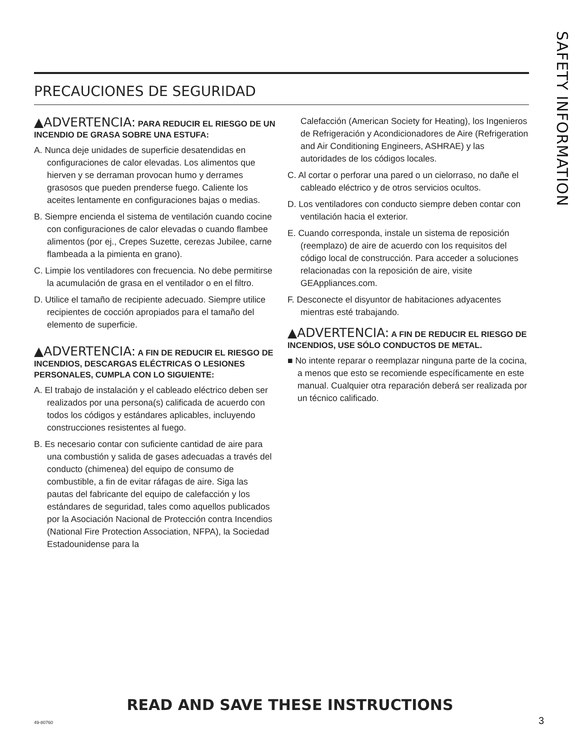SAFETY INFORMATION
PRECAUCIONES DE SEGURIDAD
▲ADVERTENCIA: PARA REDUCIR EL RIESGO DE UN INCENDIO DE GRASA SOBRE UNA ESTUFA:
A. Nunca deje unidades de superficie desatendidas en configuraciones de calor elevadas. Los alimentos que hierven y se derraman provocan humo y derrames grasosos que pueden prenderse fuego. Caliente los aceites lentamente en configuraciones bajas o medias.
B. Siempre encienda el sistema de ventilación cuando cocine con configuraciones de calor elevadas o cuando flambee alimentos (por ej., Crepes Suzette, cerezas Jubilee, carne flambeada a la pimienta en grano).
C. Limpie los ventiladores con frecuencia. No debe permitirse la acumulación de grasa en el ventilador o en el filtro.
D. Utilice el tamaño de recipiente adecuado. Siempre utilice recipientes de cocción apropiados para el tamaño del elemento de superficie.
▲ADVERTENCIA: A FIN DE REDUCIR EL RIESGO DE INCENDIOS, DESCARGAS ELÉCTRICAS O LESIONES PERSONALES, CUMPLA CON LO SIGUIENTE:
A. El trabajo de instalación y el cableado eléctrico deben ser realizados por una persona(s) calificada de acuerdo con todos los códigos y estándares aplicables, incluyendo construcciones resistentes al fuego.
B. Es necesario contar con suficiente cantidad de aire para una combustión y salida de gases adecuadas a través del conducto (chimenea) del equipo de consumo de combustible, a fin de evitar ráfagas de aire. Siga las pautas del fabricante del equipo de calefacción y los estándares de seguridad, tales como aquellos publicados por la Asociación Nacional de Protección contra Incendios (National Fire Protection Association, NFPA), la Sociedad Estadounidense para la
Calefacción (American Society for Heating), los Ingenieros de Refrigeración y Acondicionadores de Aire (Refrigeration and Air Conditioning Engineers, ASHRAE) y las autoridades de los códigos locales.
C. Al cortar o perforar una pared o un cielorraso, no dañe el cableado eléctrico y de otros servicios ocultos.
D. Los ventiladores con conducto siempre deben contar con ventilación hacia el exterior.
E. Cuando corresponda, instale un sistema de reposición (reemplazo) de aire de acuerdo con los requisitos del código local de construcción. Para acceder a soluciones relacionadas con la reposición de aire, visite GEAppliances.com.
F. Desconecte el disyuntor de habitaciones adyacentes mientras esté trabajando.
▲ADVERTENCIA: A FIN DE REDUCIR EL RIESGO DE INCENDIOS, USE SÓLO CONDUCTOS DE METAL.
■ No intente reparar o reemplazar ninguna parte de la cocina, a menos que esto se recomiende específicamente en este manual. Cualquier otra reparación deberá ser realizada por un técnico calificado.
READ AND SAVE THESE INSTRUCTIONS
49-80760 3